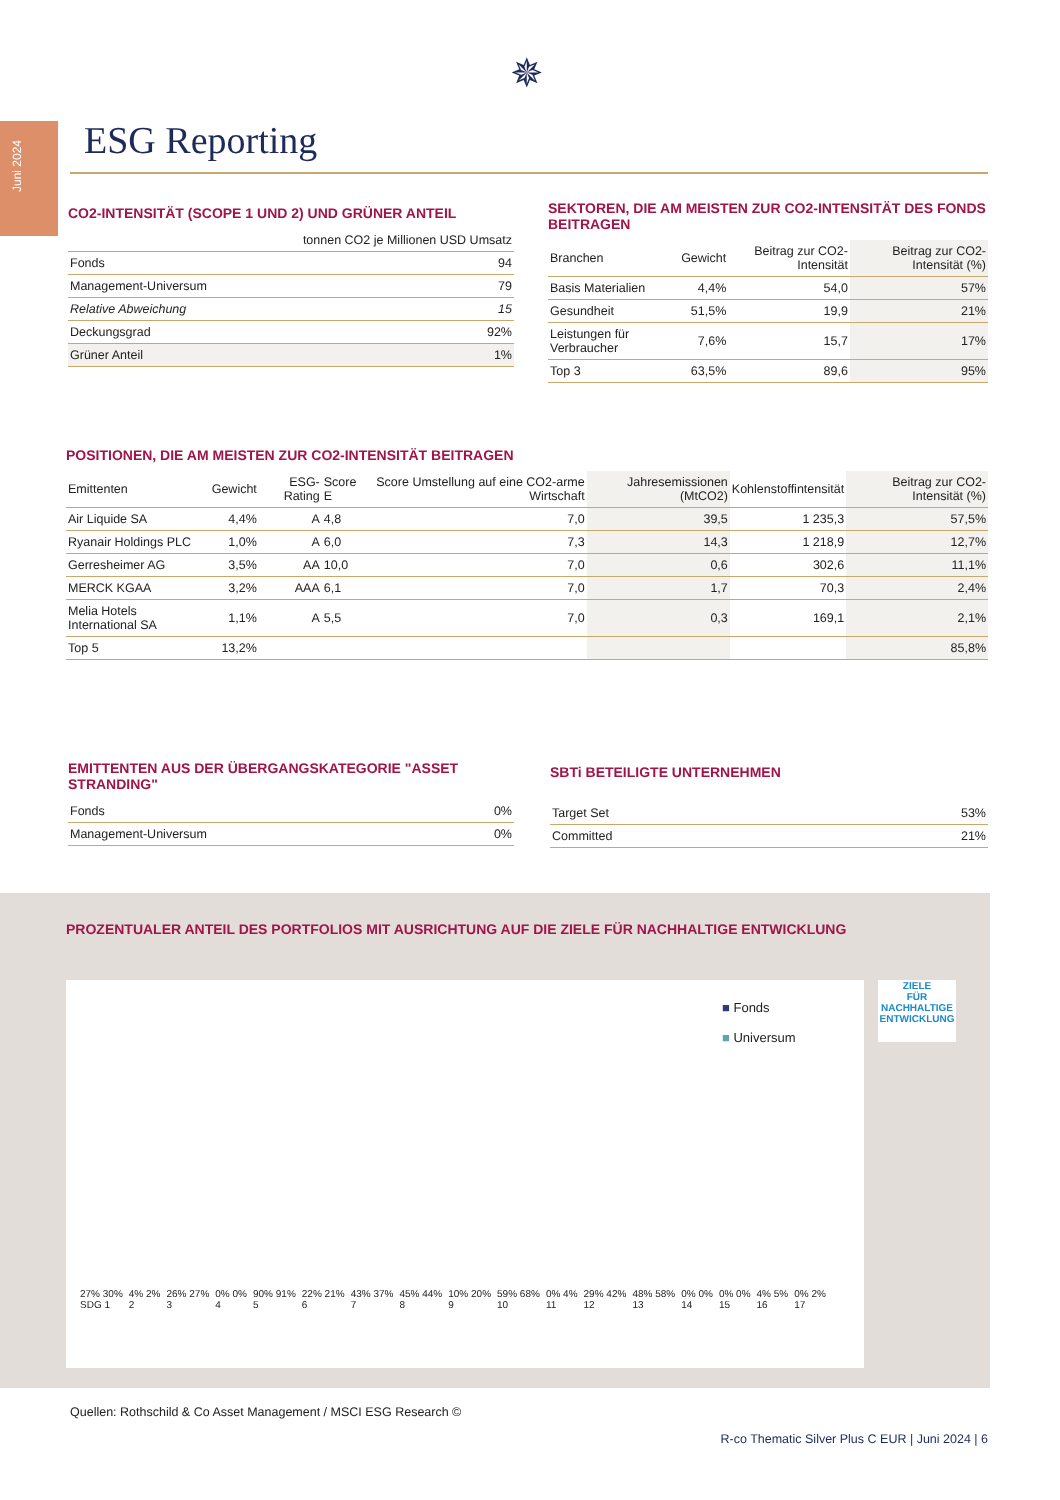Juni 2024
✵
ESG Reporting
CO2-INTENSITÄT (SCOPE 1 UND 2) UND GRÜNER ANTEIL
| | tonnen CO2 je Millionen USD Umsatz |
| --- | --- |
| Fonds | 94 |
| Management-Universum | 79 |
| Relative Abweichung | 15 |
| Deckungsgrad | 92% |
| Grüner Anteil | 1% |
SEKTOREN, DIE AM MEISTEN ZUR CO2-INTENSITÄT DES FONDS BEITRAGEN
| Branchen | Gewicht | Beitrag zur CO2-Intensität | Beitrag zur CO2-Intensität (%) |
| --- | --- | --- | --- |
| Basis Materialien | 4,4% | 54,0 | 57% |
| Gesundheit | 51,5% | 19,9 | 21% |
| Leistungen für Verbraucher | 7,6% | 15,7 | 17% |
| Top 3 | 63,5% | 89,6 | 95% |
POSITIONEN, DIE AM MEISTEN ZUR CO2-INTENSITÄT BEITRAGEN
| Emittenten | Gewicht | ESG-Rating | Score E | Score Umstellung auf eine CO2-arme Wirtschaft | Jahresemissionen (MtCO2) | Kohlenstoffintensität | Beitrag zur CO2-Intensität (%) |
| --- | --- | --- | --- | --- | --- | --- | --- |
| Air Liquide SA | 4,4% | A | 4,8 | 7,0 | 39,5 | 1 235,3 | 57,5% |
| Ryanair Holdings PLC | 1,0% | A | 6,0 | 7,3 | 14,3 | 1 218,9 | 12,7% |
| Gerresheimer AG | 3,5% | AA | 10,0 | 7,0 | 0,6 | 302,6 | 11,1% |
| MERCK KGAA | 3,2% | AAA | 6,1 | 7,0 | 1,7 | 70,3 | 2,4% |
| Melia Hotels International SA | 1,1% | A | 5,5 | 7,0 | 0,3 | 169,1 | 2,1% |
| Top 5 | 13,2% | | | | | | 85,8% |
EMITTENTEN AUS DER ÜBERGANGSKATEGORIE "ASSET STRANDING"
| Fonds | 0% |
| Management-Universum | 0% |
SBTi BETEILIGTE UNTERNEHMEN
| Target Set | 53% |
| Committed | 21% |
PROZENTUALER ANTEIL DES PORTFOLIOS MIT AUSRICHTUNG AUF DIE ZIELE FÜR NACHHALTIGE ENTWICKLUNG
■ Fonds
■ Universum
27% 30%
SDG 1
4% 2%
2
26% 27%
3
0% 0%
4
90% 91%
5
22% 21%
6
43% 37%
7
45% 44%
8
10% 20%
9
59% 68%
10
0% 4%
11
29% 42%
12
48% 58%
13
0% 0%
14
0% 0%
15
4% 5%
16
0% 2%
17
ZIELE
FÜR NACHHALTIGE ENTWICKLUNG
Quellen: Rothschild & Co Asset Management / MSCI ESG Research ©
R-co Thematic Silver Plus C EUR | Juni 2024 | 6